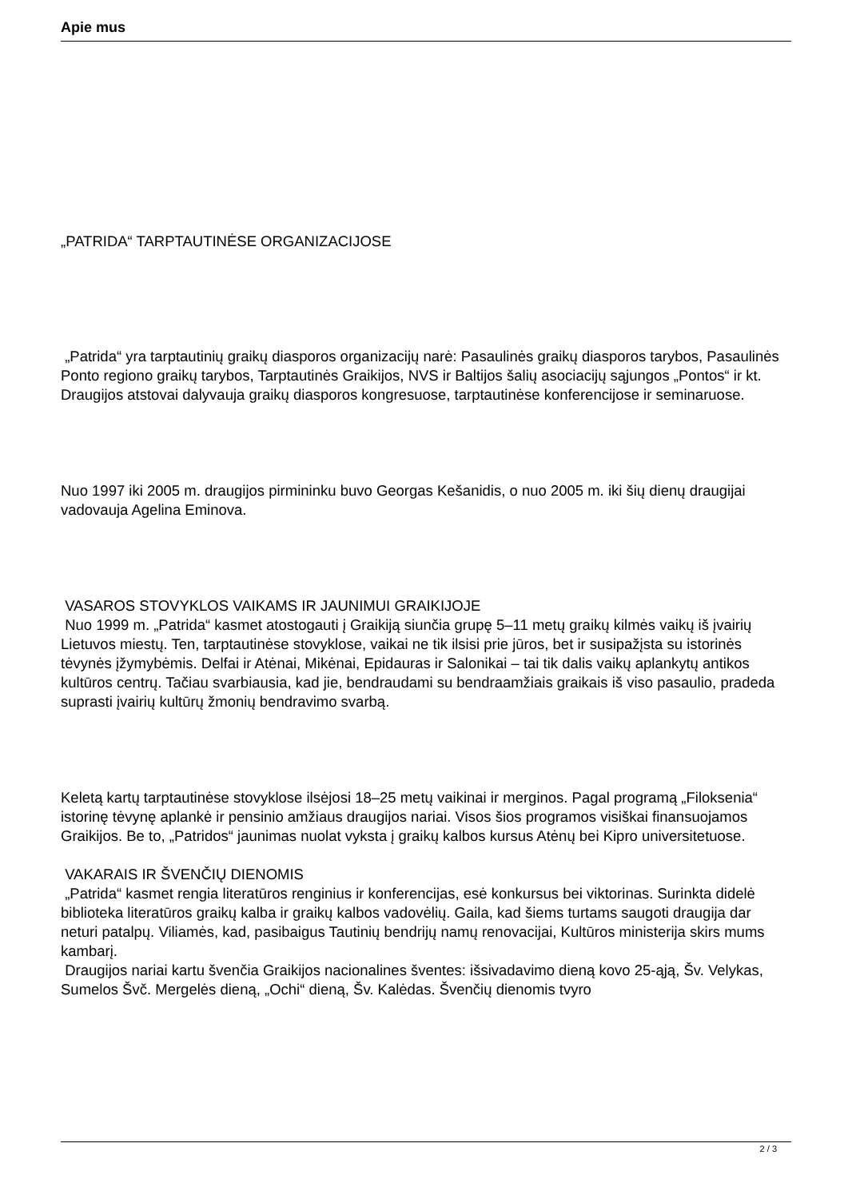Apie mus
„PATRIDA“ TARPTAUTINĖSE ORGANIZACIJOSE
„Patrida“ yra tarptautinių graikų diasporos organizacijų narė: Pasaulinės graikų diasporos tarybos, Pasaulinės Ponto regiono graikų tarybos, Tarptautinės Graikijos, NVS ir Baltijos šalių asociacijų sąjungos „Pontos“ ir kt. Draugijos atstovai dalyvauja graikų diasporos kongresuose, tarptautinėse konferencijose ir seminaruose.
Nuo 1997 iki 2005 m. draugijos pirmininku buvo Georgas Kešanidis, o nuo 2005 m. iki šių dienų draugijai vadovauja Agelina Eminova.
VASAROS STOVYKLOS VAIKAMS IR JAUNIMUI GRAIKIJOJE
Nuo 1999 m. „Patrida“ kasmet atostogauti į Graikiją siunčia grupę 5–11 metų graikų kilmės vaikų iš įvairių Lietuvos miestų. Ten, tarptautinėse stovyklose, vaikai ne tik ilsisi prie jūros, bet ir susipažįsta su istorinės tėvynės įžymybėmis. Delfai ir Atėnai, Mikėnai, Epidauras ir Salonikai – tai tik dalis vaikų aplankytų antikos kultūros centrų. Tačiau svarbiausia, kad jie, bendraudami su bendraamžiais graikais iš viso pasaulio, pradeda suprasti įvairių kultūrų žmonių bendravimo svarbą.
Keletą kartų tarptautinėse stovyklose ilsėjosi 18–25 metų vaikinai ir merginos. Pagal programą „Filoksenia“ istorinę tėvynę aplankė ir pensinio amžiaus draugijos nariai. Visos šios programos visiškai finansuojamos Graikijos. Be to, „Patridos“ jaunimas nuolat vyksta į graikų kalbos kursus Atėnų bei Kipro universitetuose.
VAKARAIS IR ŠVENČIŲ DIENOMIS
„Patrida“ kasmet rengia literatūros renginius ir konferencijas, esė konkursus bei viktorinas. Surinkta didelė biblioteka literatūros graikų kalba ir graikų kalbos vadovėlių. Gaila, kad šiems turtams saugoti draugija dar neturi patalpų. Viliamės, kad, pasibaigus Tautinių bendrijų namų renovacijai, Kultūros ministerija skirs mums kambarį.
Draugijos nariai kartu švenčia Graikijos nacionalines šventes: išsivadavimo dieną kovo 25-ąją, Šv. Velykas, Sumelos Švč. Mergelės dieną, „Ochi“ dieną, Šv. Kalėdas. Švenčių dienomis tvyro
2 / 3